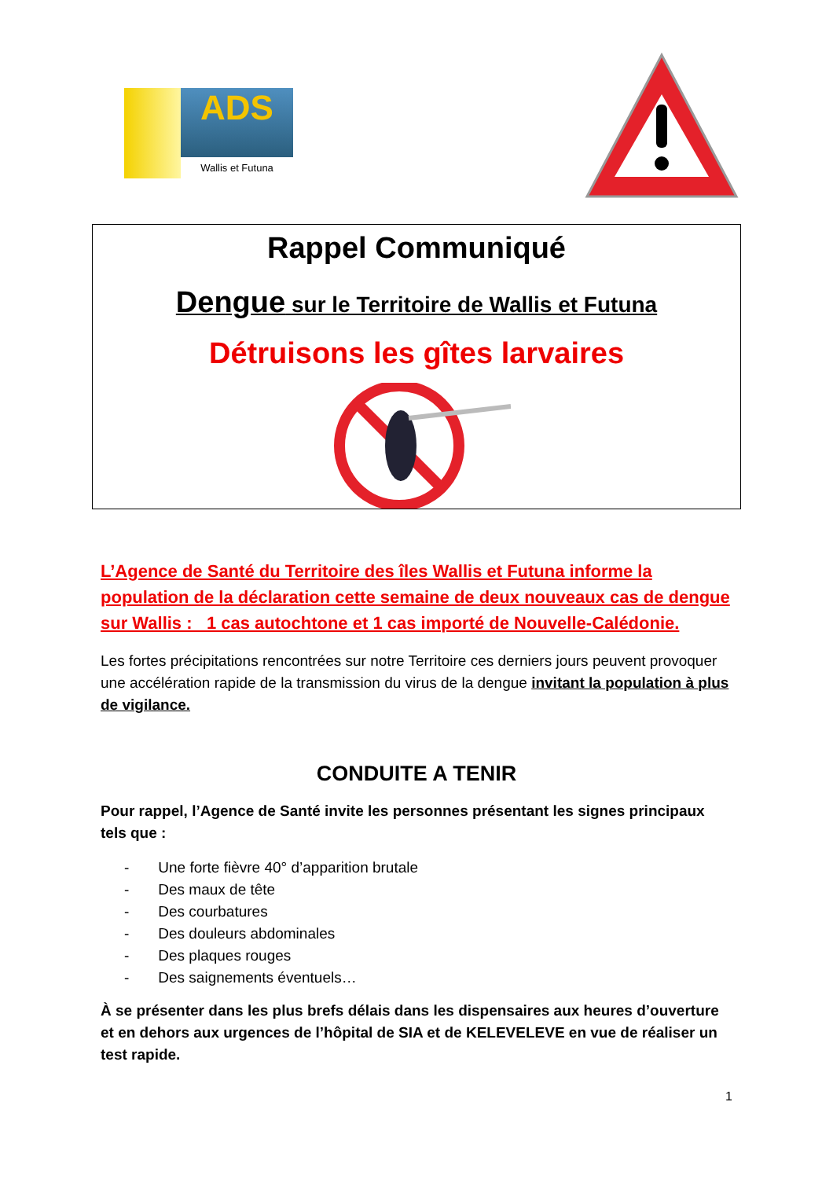ADS
Wallis et Futuna
Rappel Communiqué
Dengue sur le Territoire de Wallis et Futuna
Détruisons les gîtes larvaires
L’Agence de Santé du Territoire des îles Wallis et Futuna informe la population de la déclaration cette semaine de deux nouveaux cas de dengue sur Wallis : 1 cas autochtone et 1 cas importé de Nouvelle-Calédonie.
Les fortes précipitations rencontrées sur notre Territoire ces derniers jours peuvent provoquer une accélération rapide de la transmission du virus de la dengue invitant la population à plus de vigilance.
CONDUITE A TENIR
Pour rappel, l’Agence de Santé invite les personnes présentant les signes principaux tels que :
- Une forte fièvre 40° d’apparition brutale
- Des maux de tête
- Des courbatures
- Des douleurs abdominales
- Des plaques rouges
- Des saignements éventuels…
À se présenter dans les plus brefs délais dans les dispensaires aux heures d’ouverture et en dehors aux urgences de l’hôpital de SIA et de KELEVELEVE en vue de réaliser un test rapide.
1